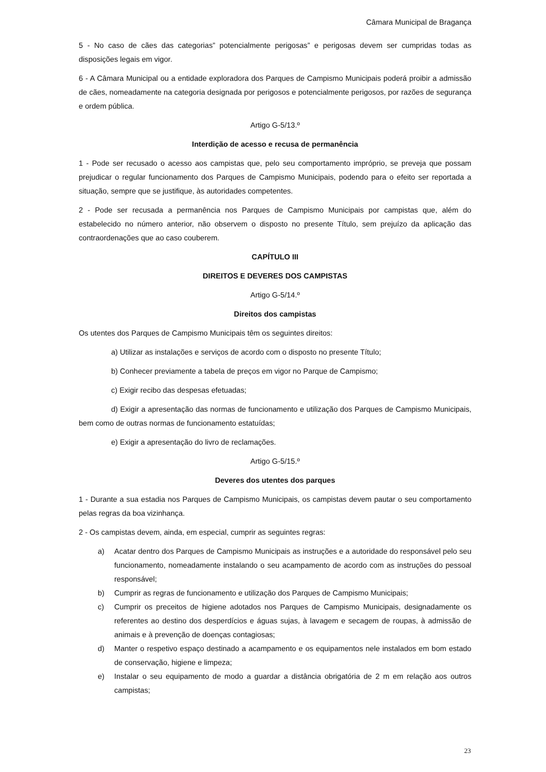Câmara Municipal de Bragança
5 - No caso de cães das categorias” potencialmente perigosas” e perigosas devem ser cumpridas todas as disposições legais em vigor.
6 - A Câmara Municipal ou a entidade exploradora dos Parques de Campismo Municipais poderá proibir a admissão de cães, nomeadamente na categoria designada por perigosos e potencialmente perigosos, por razões de segurança e ordem pública.
Artigo G-5/13.º
Interdição de acesso e recusa de permanência
1 - Pode ser recusado o acesso aos campistas que, pelo seu comportamento impróprio, se preveja que possam prejudicar o regular funcionamento dos Parques de Campismo Municipais, podendo para o efeito ser reportada a situação, sempre que se justifique, às autoridades competentes.
2 - Pode ser recusada a permanência nos Parques de Campismo Municipais por campistas que, além do estabelecido no número anterior, não observem o disposto no presente Título, sem prejuízo da aplicação das contraordenações que ao caso couberem.
CAPÍTULO III
DIREITOS E DEVERES DOS CAMPISTAS
Artigo G-5/14.º
Direitos dos campistas
Os utentes dos Parques de Campismo Municipais têm os seguintes direitos:
a) Utilizar as instalações e serviços de acordo com o disposto no presente Título;
b) Conhecer previamente a tabela de preços em vigor no Parque de Campismo;
c) Exigir recibo das despesas efetuadas;
d) Exigir a apresentação das normas de funcionamento e utilização dos Parques de Campismo Municipais, bem como de outras normas de funcionamento estatuídas;
e) Exigir a apresentação do livro de reclamações.
Artigo G-5/15.º
Deveres dos utentes dos parques
1 - Durante a sua estadia nos Parques de Campismo Municipais, os campistas devem pautar o seu comportamento pelas regras da boa vizinhança.
2 - Os campistas devem, ainda, em especial, cumprir as seguintes regras:
a) Acatar dentro dos Parques de Campismo Municipais as instruções e a autoridade do responsável pelo seu funcionamento, nomeadamente instalando o seu acampamento de acordo com as instruções do pessoal responsável;
b) Cumprir as regras de funcionamento e utilização dos Parques de Campismo Municipais;
c) Cumprir os preceitos de higiene adotados nos Parques de Campismo Municipais, designadamente os referentes ao destino dos desperdícios e águas sujas, à lavagem e secagem de roupas, à admissão de animais e à prevenção de doenças contagiosas;
d) Manter o respetivo espaço destinado a acampamento e os equipamentos nele instalados em bom estado de conservação, higiene e limpeza;
e) Instalar o seu equipamento de modo a guardar a distância obrigatória de 2 m em relação aos outros campistas;
23